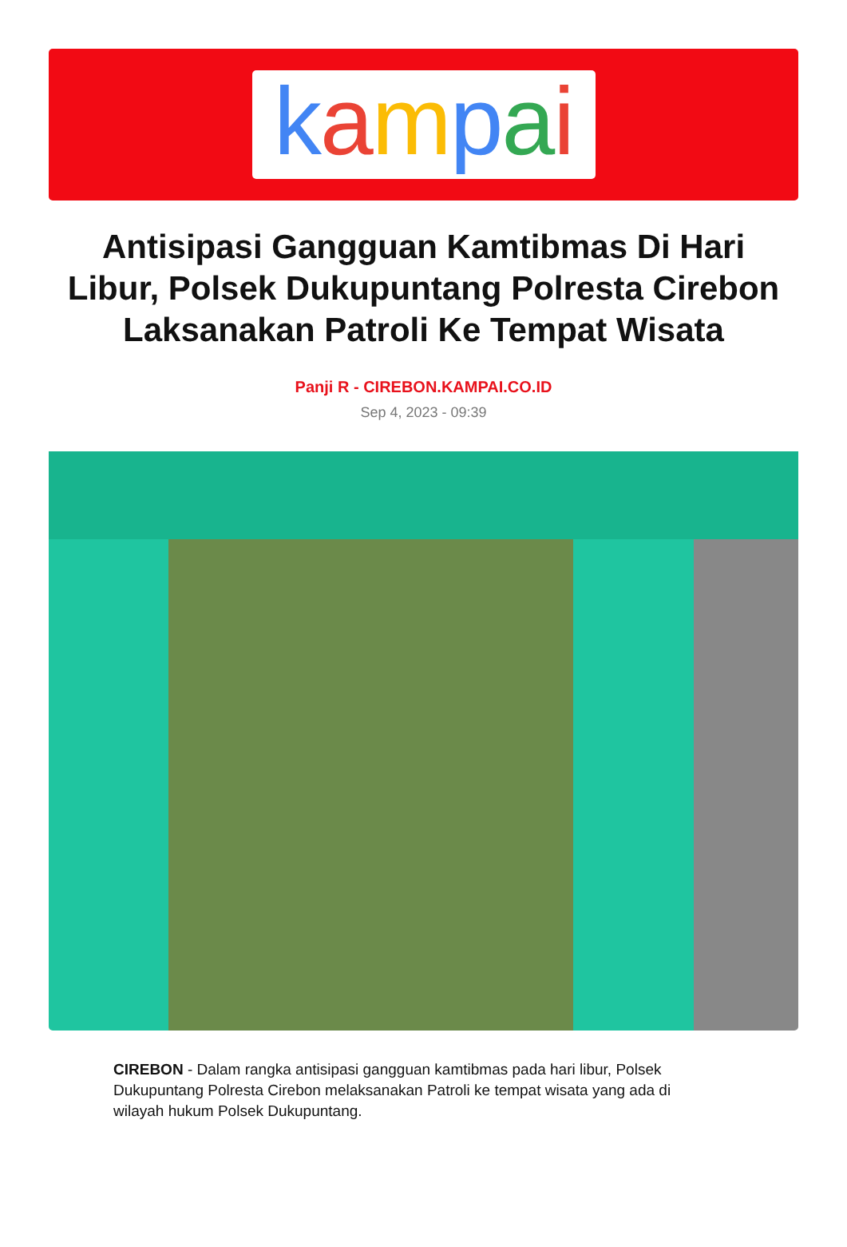kampai
Antisipasi Gangguan Kamtibmas Di Hari Libur, Polsek Dukupuntang Polresta Cirebon Laksanakan Patroli Ke Tempat Wisata
Panji R - CIREBON.KAMPAI.CO.ID
Sep 4, 2023 - 09:39
CIREBON - Dalam rangka antisipasi gangguan kamtibmas pada hari libur, Polsek Dukupuntang Polresta Cirebon melaksanakan Patroli ke tempat wisata yang ada di wilayah hukum Polsek Dukupuntang.